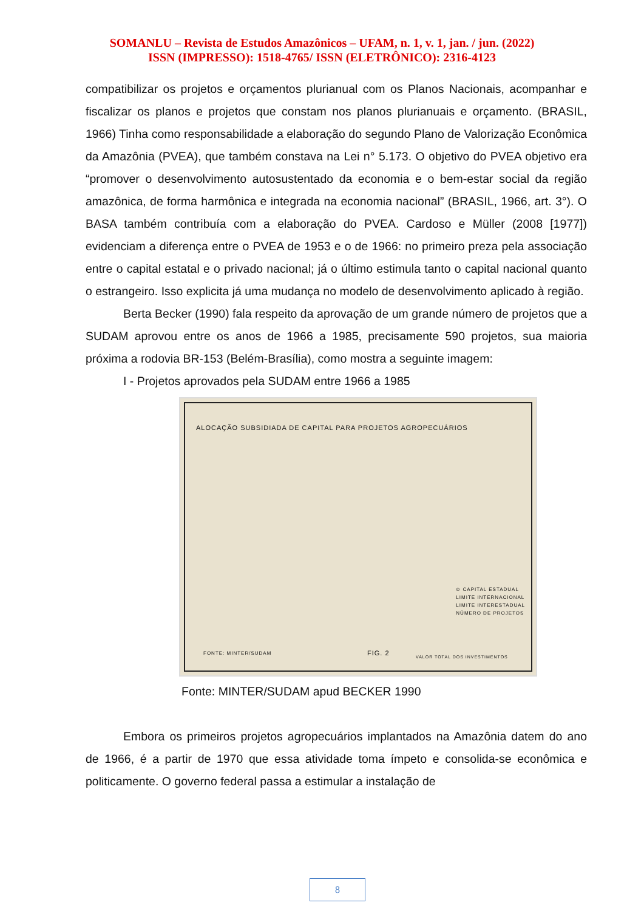SOMANLU – Revista de Estudos Amazônicos – UFAM, n. 1, v. 1, jan. / jun. (2022)
ISSN (IMPRESSO): 1518-4765/ ISSN (ELETRÔNICO): 2316-4123
compatibilizar os projetos e orçamentos plurianual com os Planos Nacionais, acompanhar e fiscalizar os planos e projetos que constam nos planos plurianuais e orçamento. (BRASIL, 1966) Tinha como responsabilidade a elaboração do segundo Plano de Valorização Econômica da Amazônia (PVEA), que também constava na Lei n° 5.173. O objetivo do PVEA objetivo era “promover o desenvolvimento autosustentado da economia e o bem-estar social da região amazônica, de forma harmônica e integrada na economia nacional” (BRASIL, 1966, art. 3°). O BASA também contribuía com a elaboração do PVEA. Cardoso e Müller (2008 [1977]) evidenciam a diferença entre o PVEA de 1953 e o de 1966: no primeiro preza pela associação entre o capital estatal e o privado nacional; já o último estimula tanto o capital nacional quanto o estrangeiro. Isso explicita já uma mudança no modelo de desenvolvimento aplicado à região.
Berta Becker (1990) fala respeito da aprovação de um grande número de projetos que a SUDAM aprovou entre os anos de 1966 a 1985, precisamente 590 projetos, sua maioria próxima a rodovia BR-153 (Belém-Brasília), como mostra a seguinte imagem:
I - Projetos aprovados pela SUDAM entre 1966 a 1985
ALOCAÇÃO SUBSIDIADA DE CAPITAL PARA PROJETOS AGROPECUÁRIOS
⊙ CAPITAL ESTADUAL
LIMITE INTERNACIONAL
LIMITE INTERESTADUAL
NÚMERO DE PROJETOS
FONTE: MINTER/SUDAM FIG. 2
VALOR TOTAL DOS INVESTIMENTOS
Fonte: MINTER/SUDAM apud BECKER 1990
Embora os primeiros projetos agropecuários implantados na Amazônia datem do ano de 1966, é a partir de 1970 que essa atividade toma ímpeto e consolida-se econômica e politicamente. O governo federal passa a estimular a instalação de
8